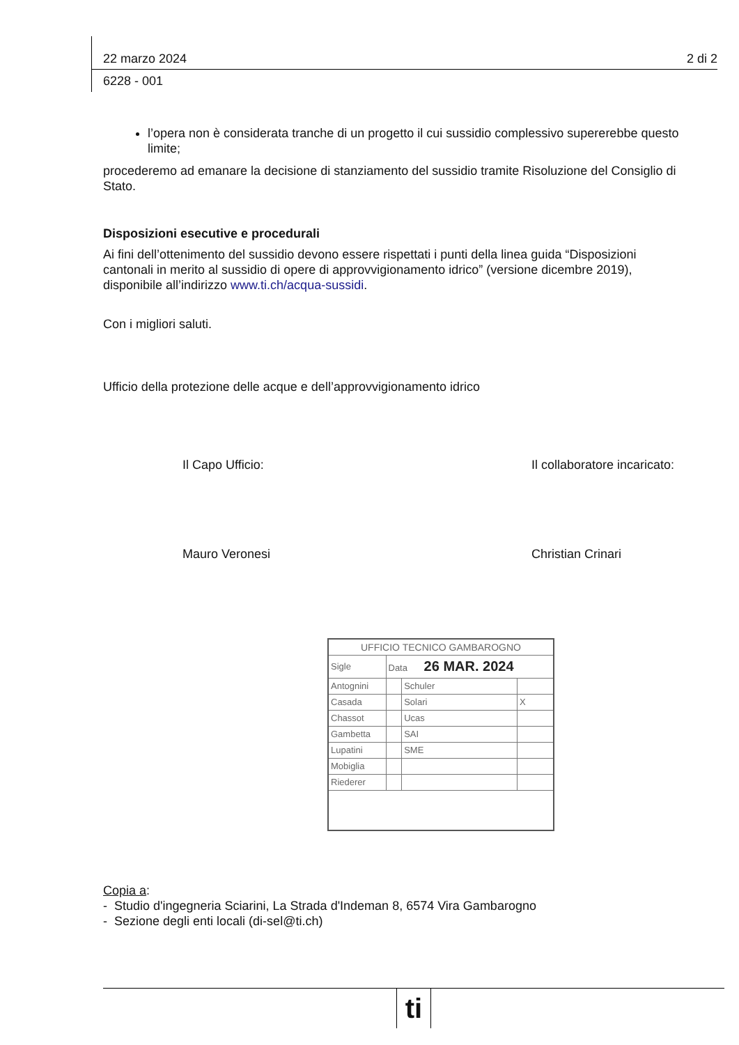22 marzo 2024 2 di 2
6228 - 001
l’opera non è considerata tranche di un progetto il cui sussidio complessivo supererebbe questo limite;
procederemo ad emanare la decisione di stanziamento del sussidio tramite Risoluzione del Consiglio di Stato.
Disposizioni esecutive e procedurali
Ai fini dell’ottenimento del sussidio devono essere rispettati i punti della linea guida “Disposizioni cantonali in merito al sussidio di opere di approvvigionamento idrico” (versione dicembre 2019), disponibile all’indirizzo www.ti.ch/acqua-sussidi.
Con i migliori saluti.
Ufficio della protezione delle acque e dell’approvvigionamento idrico
Il Capo Ufficio:
Mauro Veronesi
Il collaboratore incaricato:
Christian Crinari
| UFFICIO TECNICO GAMBAROGNO | | | |
| Sigle | Data 26 MAR. 2024 | | |
| Antognini | | Schuler | |
| Casada | | Solari | X |
| Chassot | | Ucas | |
| Gambetta | | SAI | |
| Lupatini | | SME | |
| Mobiglia | | | |
| Riederer | | | |
Copia a:
- Studio d'ingegneria Sciarini, La Strada d'Indeman 8, 6574 Vira Gambarogno
- Sezione degli enti locali (di-sel@ti.ch)
ti